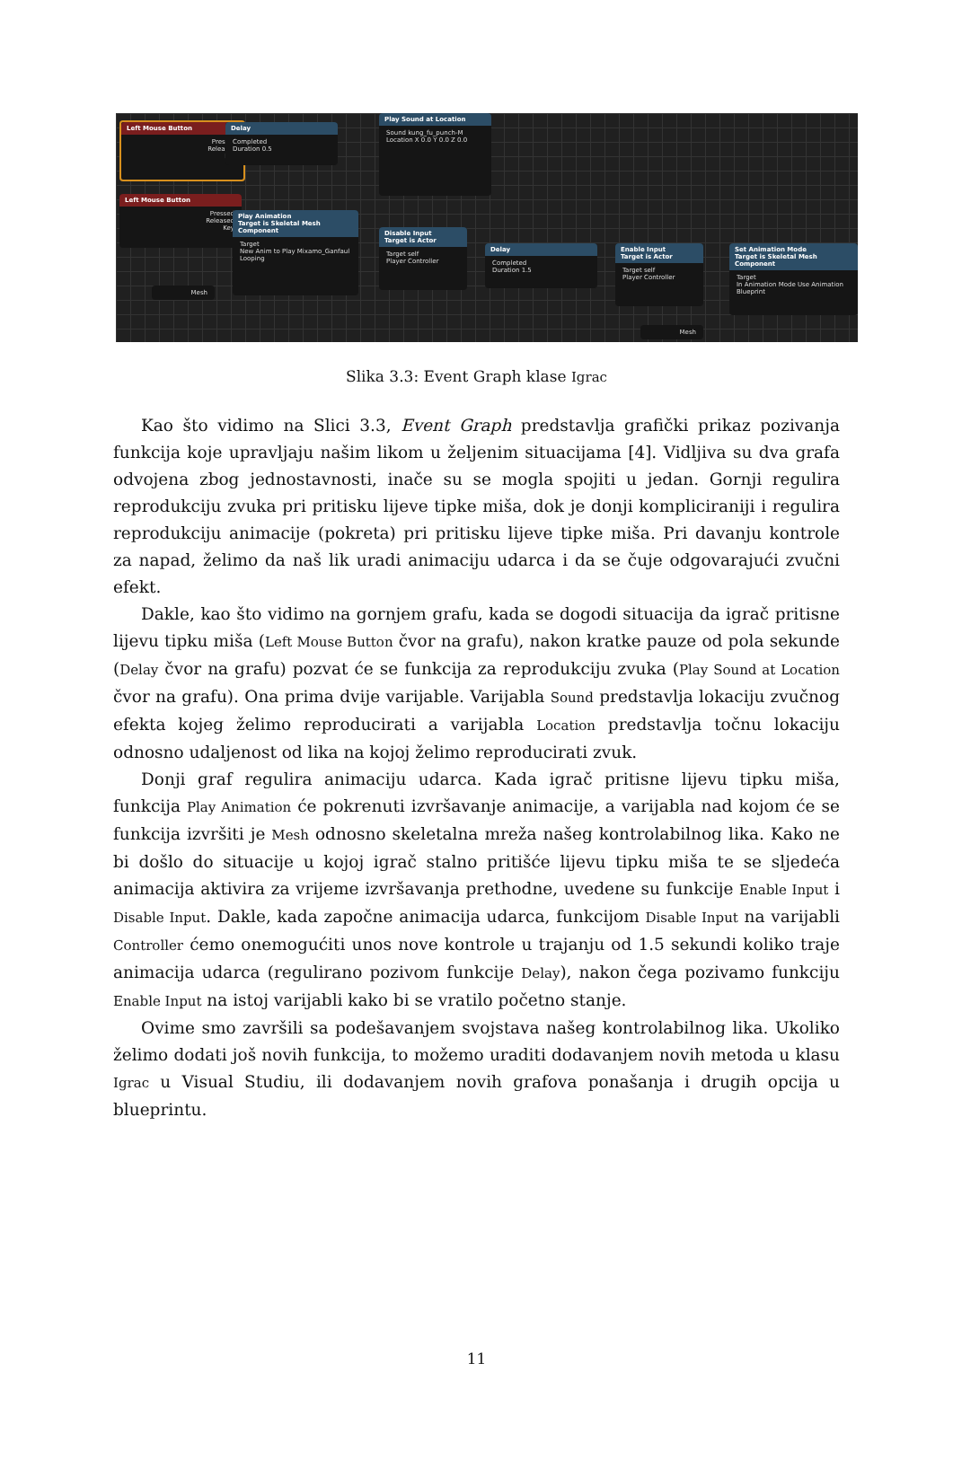Left Mouse Button
Pressed
Released
Key
Delay
Completed
Duration 0.5
Play Sound at Location
Sound kung_fu_punch-M
Location X 0.0 Y 0.0 Z 0.0
Left Mouse Button
Pressed
Released
Key
Play Animation
Target is Skeletal Mesh Component
Target
New Anim to Play Mixamo_Ganfaul
Looping
Mesh
Disable Input
Target is Actor
Target self
Player Controller
Delay
Completed
Duration 1.5
Enable Input
Target is Actor
Target self
Player Controller
Set Animation Mode
Target is Skeletal Mesh Component
Target
In Animation Mode Use Animation Blueprint
Mesh
Slika 3.3: Event Graph klase Igrac
Kao što vidimo na Slici 3.3, Event Graph predstavlja grafički prikaz pozivanja funkcija koje upravljaju našim likom u željenim situacijama [4]. Vidljiva su dva grafa odvojena zbog jednostavnosti, inače su se mogla spojiti u jedan. Gornji regulira reprodukciju zvuka pri pritisku lijeve tipke miša, dok je donji kompliciraniji i regulira reprodukciju animacije (pokreta) pri pritisku lijeve tipke miša. Pri davanju kontrole za napad, želimo da naš lik uradi animaciju udarca i da se čuje odgovarajući zvučni efekt.
Dakle, kao što vidimo na gornjem grafu, kada se dogodi situacija da igrač pritisne lijevu tipku miša (Left Mouse Button čvor na grafu), nakon kratke pauze od pola sekunde (Delay čvor na grafu) pozvat će se funkcija za reprodukciju zvuka (Play Sound at Location čvor na grafu). Ona prima dvije varijable. Varijabla Sound predstavlja lokaciju zvučnog efekta kojeg želimo reproducirati a varijabla Location predstavlja točnu lokaciju odnosno udaljenost od lika na kojoj želimo reproducirati zvuk.
Donji graf regulira animaciju udarca. Kada igrač pritisne lijevu tipku miša, funkcija Play Animation će pokrenuti izvršavanje animacije, a varijabla nad kojom će se funkcija izvršiti je Mesh odnosno skeletalna mreža našeg kontrolabilnog lika. Kako ne bi došlo do situacije u kojoj igrač stalno pritišće lijevu tipku miša te se sljedeća animacija aktivira za vrijeme izvršavanja prethodne, uvedene su funkcije Enable Input i Disable Input. Dakle, kada započne animacija udarca, funkcijom Disable Input na varijabli Controller ćemo onemogućiti unos nove kontrole u trajanju od 1.5 sekundi koliko traje animacija udarca (regulirano pozivom funkcije Delay), nakon čega pozivamo funkciju Enable Input na istoj varijabli kako bi se vratilo početno stanje.
Ovime smo završili sa podešavanjem svojstava našeg kontrolabilnog lika. Ukoliko želimo dodati još novih funkcija, to možemo uraditi dodavanjem novih metoda u klasu Igrac u Visual Studiu, ili dodavanjem novih grafova ponašanja i drugih opcija u blueprintu.
11